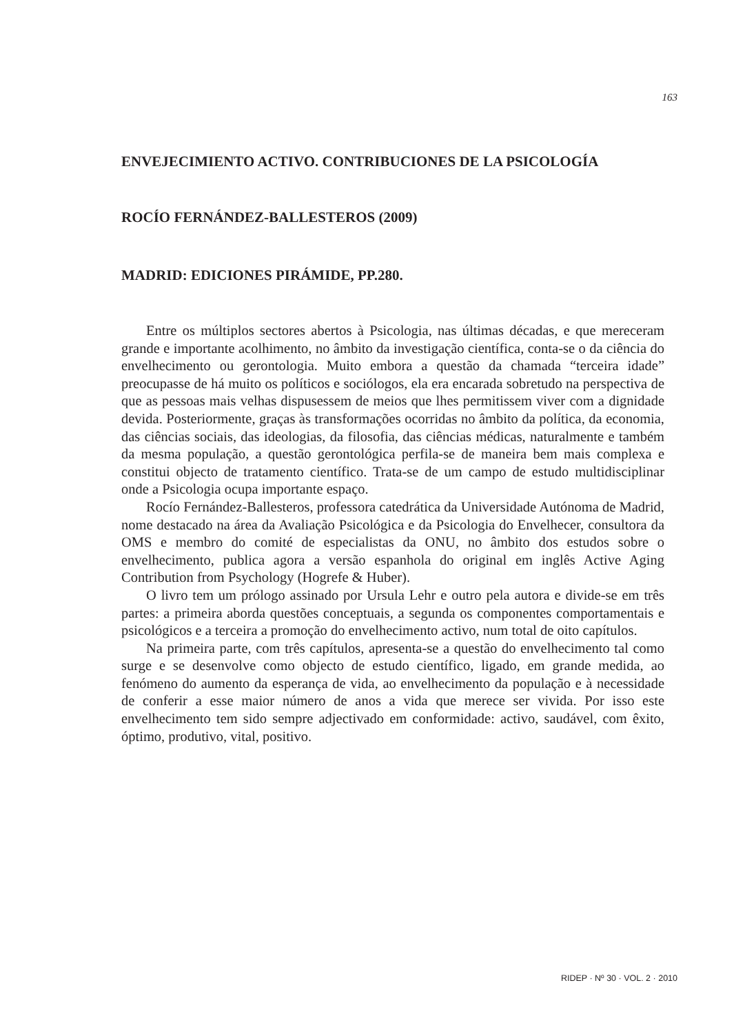163
ENVEJECIMIENTO ACTIVO. CONTRIBUCIONES DE LA PSICOLOGÍA
ROCÍO FERNÁNDEZ-BALLESTEROS (2009)
MADRID: EDICIONES PIRÁMIDE, PP.280.
Entre os múltiplos sectores abertos à Psicologia, nas últimas décadas, e que mereceram grande e importante acolhimento, no âmbito da investigação científica, conta-se o da ciência do envelhecimento ou gerontologia. Muito embora a questão da chamada “terceira idade” preocupasse de há muito os políticos e sociólogos, ela era encarada sobretudo na perspectiva de que as pessoas mais velhas dispusessem de meios que lhes permitissem viver com a dignidade devida. Posteriormente, graças às transformações ocorridas no âmbito da política, da economia, das ciências sociais, das ideologias, da filosofia, das ciências médicas, naturalmente e também da mesma população, a questão gerontológica perfila-se de maneira bem mais complexa e constitui objecto de tratamento científico. Trata-se de um campo de estudo multidisciplinar onde a Psicologia ocupa importante espaço.
Rocío Fernández-Ballesteros, professora catedrática da Universidade Autónoma de Madrid, nome destacado na área da Avaliação Psicológica e da Psicologia do Envelhecer, consultora da OMS e membro do comité de especialistas da ONU, no âmbito dos estudos sobre o envelhecimento, publica agora a versão espanhola do original em inglês Active Aging Contribution from Psychology (Hogrefe & Huber).
O livro tem um prólogo assinado por Ursula Lehr e outro pela autora e divide-se em três partes: a primeira aborda questões conceptuais, a segunda os componentes comportamentais e psicológicos e a terceira a promoção do envelhecimento activo, num total de oito capítulos.
Na primeira parte, com três capítulos, apresenta-se a questão do envelhecimento tal como surge e se desenvolve como objecto de estudo científico, ligado, em grande medida, ao fenómeno do aumento da esperança de vida, ao envelhecimento da população e à necessidade de conferir a esse maior número de anos a vida que merece ser vivida. Por isso este envelhecimento tem sido sempre adjectivado em conformidade: activo, saudável, com êxito, óptimo, produtivo, vital, positivo.
RIDEP · Nº 30 · VOL. 2 · 2010